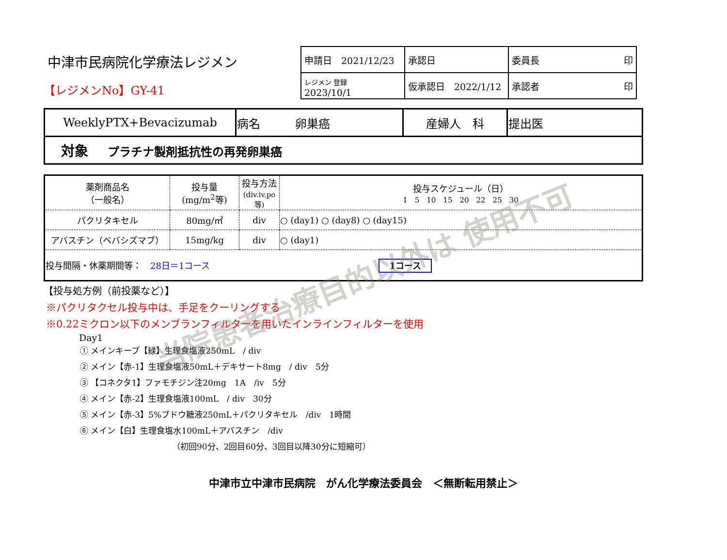中津市民病院化学療法レジメン
【レジメンNo】GY-41
| 申請日 2021/12/23 | 承認日 | 委員長 印 |
| レジメン 登録 2023/10/1 | 仮承認日 2022/1/12 | 承認者 印 |
| WeeklyPTX+Bevacizumab | 病名 卵巣癌 | 産婦人 科 | 提出医 |
| 対象 プラチナ製剤抵抗性の再発卵巣癌 | | | |
| 薬剤商品名 （一般名） | 投与量 (mg/m<sup>2</sup>等) | 投与方法 (div.iv.po等) | 投与スケジュール（日） 1 5 10 15 20 22 25 30 |
| --- | --- | --- | --- |
| パクリタキセル | 80mg/㎡ | div | ○ (day1) ○ (day8) ○ (day15) |
| アバスチン（ベバシズマブ） | 15mg/kg | div | ○ (day1) |
| 投与間隔・休薬期間等： 28日＝1コース 1コース | | | |
【投与処方例（前投薬など）】
※パクリタクセル投与中は、手足をクーリングする
※0.22ミクロン以下のメンブランフィルターを用いたインラインフィルターを使用
Day1
① メインキープ【緑】生理食塩液250mL　/ div
② メイン【赤-1】生理食塩液50mL＋デキサート8mg　/ div　5分
③ 【コネクタ1】ファモチジン注20mg　1A　/iv　5分
④ メイン【赤-2】生理食塩液100mL　/ div　30分
⑤ メイン【赤-3】5%ブドウ糖液250mL＋パクリタキセル　/div　1時間
⑥ メイン【白】生理食塩水100mL＋アバスチン　/div
（初回90分、2回目60分、3回目以降30分に短縮可）
中津市立中津市民病院　がん化学療法委員会　＜無断転用禁止＞
当院患者治療目的以外は 使用不可